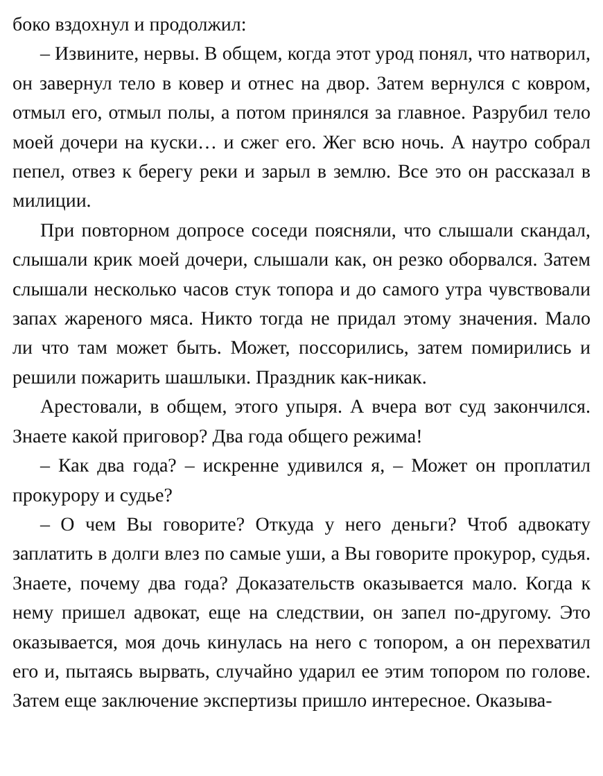боко вздохнул и продолжил:
– Извините, нервы. В общем, когда этот урод понял, что натворил, он завернул тело в ковер и отнес на двор. Затем вернулся с ковром, отмыл его, отмыл полы, а потом принялся за главное. Разрубил тело моей дочери на куски… и сжег его. Жег всю ночь. А наутро собрал пепел, отвез к берегу реки и зарыл в землю. Все это он рассказал в милиции.
При повторном допросе соседи поясняли, что слышали скандал, слышали крик моей дочери, слышали как, он резко оборвался. Затем слышали несколько часов стук топора и до самого утра чувствовали запах жареного мяса. Никто тогда не придал этому значения. Мало ли что там может быть. Может, поссорились, затем помирились и решили пожарить шашлыки. Праздник как-никак.
Арестовали, в общем, этого упыря. А вчера вот суд закончился. Знаете какой приговор? Два года общего режима!
– Как два года? – искренне удивился я, – Может он проплатил прокурору и судье?
– О чем Вы говорите? Откуда у него деньги? Чтоб адвокату заплатить в долги влез по самые уши, а Вы говорите прокурор, судья. Знаете, почему два года? Доказательств оказывается мало. Когда к нему пришел адвокат, еще на следствии, он запел по-другому. Это оказывается, моя дочь кинулась на него с топором, а он перехватил его и, пытаясь вырвать, случайно ударил ее этим топором по голове. Затем еще заключение экспертизы пришло интересное. Оказыва-